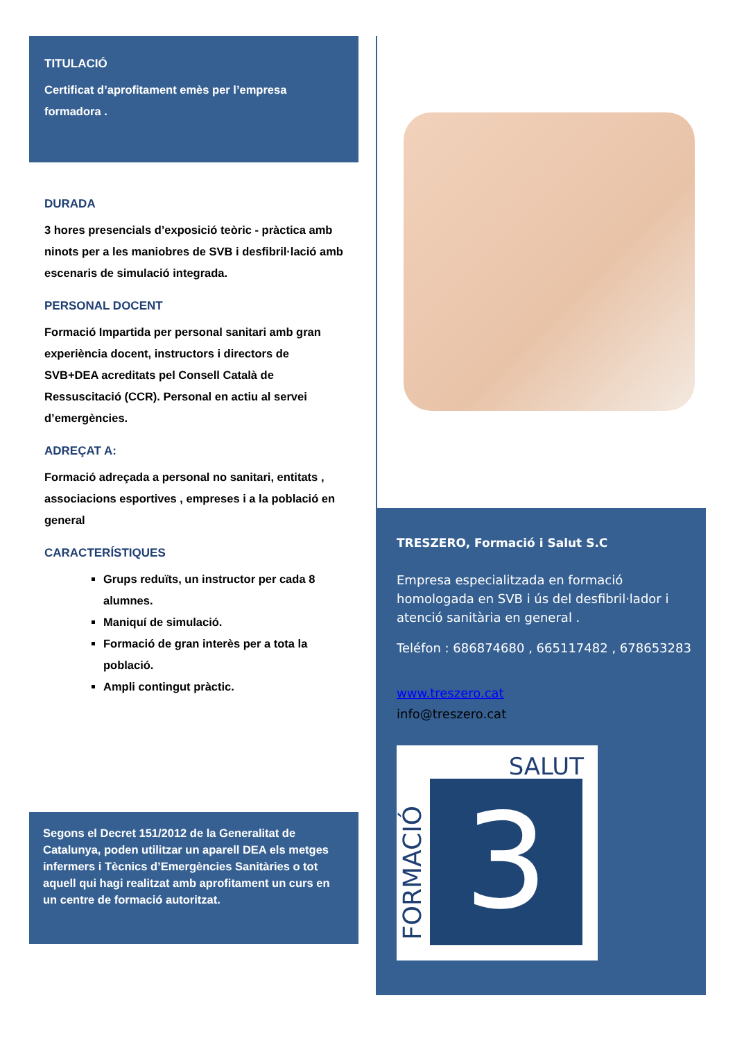TITULACIÓ
Certificat d’aprofitament emès per l’empresa formadora .
DURADA
3 hores presencials d’exposició teòric - pràctica amb ninots per a les maniobres de SVB i desfibril·lació amb escenaris de simulació integrada.
PERSONAL DOCENT
Formació Impartida per personal sanitari amb gran experiència docent, instructors i directors de SVB+DEA acreditats pel Consell Català de Ressuscitació (CCR). Personal en actiu al servei d’emergències.
ADREÇAT A:
Formació adreçada a personal no sanitari, entitats , associacions esportives , empreses i a la població en general
CARACTERÍSTIQUES
Grups reduïts, un instructor per cada 8 alumnes.
Maniquí de simulació.
Formació de gran interès per a tota la població.
Ampli contingut pràctic.
Segons el Decret 151/2012 de la Generalitat de Catalunya, poden utilitzar un aparell DEA els metges infermers i Tècnics d’Emergències Sanitàries o tot aquell qui hagi realitzat amb aprofitament un curs en un centre de formació autoritzat.
TRESZERO, Formació i Salut S.C
Empresa especialitzada en formació homologada en SVB i ús del desfibril·lador i atenció sanitària en general .
Teléfon : 686874680 , 665117482 , 678653283
www.treszero.cat
info@treszero.cat
SALUT
3
FORMACIÓ